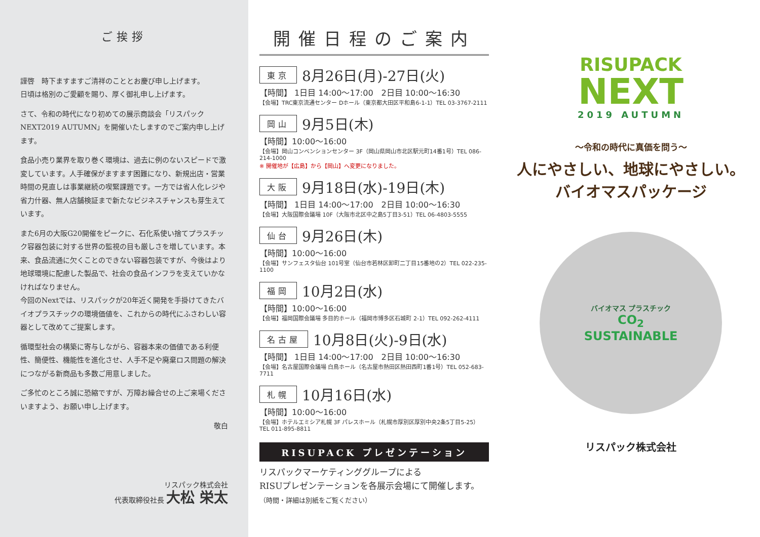ご挨拶
謹啓　時下ますますご清祥のこととお慶び申し上げます。
日頃は格別のご愛顧を賜り、厚く御礼申し上げます。
さて、令和の時代になり初めての展示商談会「リスパック NEXT2019 AUTUMN」を開催いたしますのでご案内申し上げます。
食品小売り業界を取り巻く環境は、過去に例のないスピードで激変しています。人手確保がますます困難になり、新規出店・営業時間の見直しは事業継続の喫緊課題です。一方では省人化レジや省力什器、無人店舗検証まで新たなビジネスチャンスも芽生えています。
また6月の大阪G20開催をピークに、石化系使い捨てプラスチック容器包装に対する世界の監視の目も厳しさを増しています。本来、食品流通に欠くことのできない容器包装ですが、今後はより地球環境に配慮した製品で、社会の食品インフラを支えていかなければなりません。
今回のNextでは、リスパックが20年近く開発を手掛けてきたバイオプラスチックの環境価値を、これからの時代にふさわしい容器として改めてご提案します。
循環型社会の構築に寄与しながら、容器本来の価値である利便性、簡便性、機能性を進化させ、人手不足や廃棄ロス問題の解決につながる新商品も多数ご用意しました。
ご多忙のところ誠に恐縮ですが、万障お繰合せの上ご来場くださいますよう、お願い申し上げます。
敬白
リスパック株式会社
代表取締役社長 大松 栄太
開催日程のご案内
東京 8月26日(月)-27日(火)
【時間】 1日目 14:00～17:00　2日目 10:00～16:30
【会場】TRC東京流通センター Dホール（東京都大田区平和島6-1-1）TEL 03-3767-2111
岡山 9月5日(木)
【時間】10:00～16:00
【会場】岡山コンベンションセンター 3F（岡山県岡山市北区駅元町14番1号）TEL 086-214-1000
※ 開催地が【広島】から【岡山】へ変更になりました。
大阪 9月18日(水)-19日(木)
【時間】 1日目 14:00～17:00　2日目 10:00～16:30
【会場】大阪国際会議場 10F（大阪市北区中之島5丁目3-51）TEL 06-4803-5555
仙台 9月26日(木)
【時間】10:00～16:00
【会場】サンフェスタ仙台 101号室（仙台市若林区卸町二丁目15番地の2）TEL 022-235-1100
福岡 10月2日(水)
【時間】10:00～16:00
【会場】福岡国際会議場 多目的ホール（福岡市博多区石城町 2-1）TEL 092-262-4111
名古屋 10月8日(火)-9日(水)
【時間】 1日目 14:00～17:00　2日目 10:00～16:30
【会場】名古屋国際会議場 白鳥ホール（名古屋市熱田区熱田西町1番1号）TEL 052-683-7711
札幌 10月16日(水)
【時間】10:00～16:00
【会場】ホテルエミシア札幌 3F パレスホール（札幌市厚別区厚別中央2条5丁目5-25）TEL 011-895-8811
RISUPACK プレゼンテーション
リスパックマーケティンググループによる
RISUプレゼンテーションを各展示会場にて開催します。
（時間・詳細は別紙をご覧ください）
RISUPACK
NEXT
2019 AUTUMN
～令和の時代に真価を問う～
人にやさしい、地球にやさしい。
バイオマスパッケージ
バイオマス プラスチック
CO<sub>2</sub>
SUSTAINABLE
リスパック株式会社